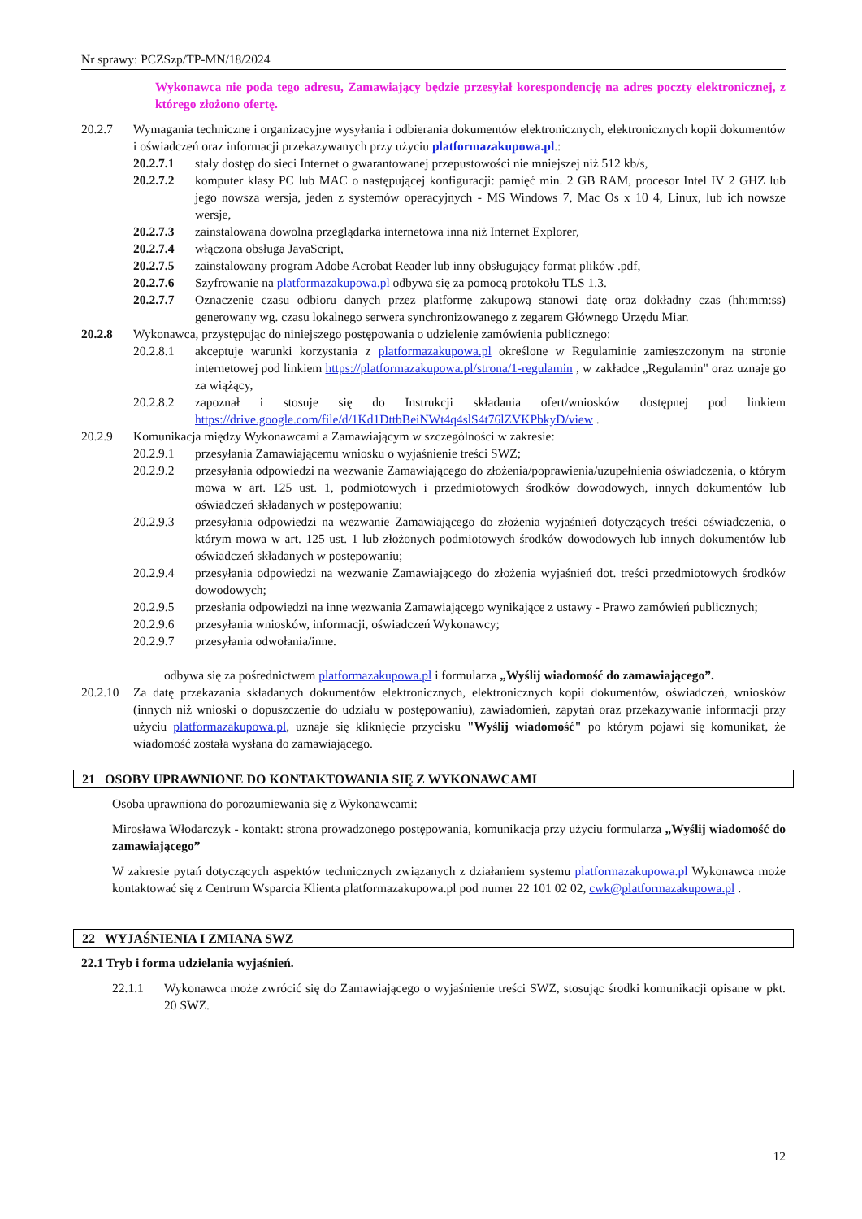Nr sprawy: PCZSzp/TP-MN/18/2024
Wykonawca nie poda tego adresu, Zamawiający będzie przesyłał korespondencję na adres poczty elektronicznej, z którego złożono ofertę.
20.2.7 Wymagania techniczne i organizacyjne wysyłania i odbierania dokumentów elektronicznych, elektronicznych kopii dokumentów i oświadczeń oraz informacji przekazywanych przy użyciu platformazakupowa.pl.:
20.2.7.1 stały dostęp do sieci Internet o gwarantowanej przepustowości nie mniejszej niż 512 kb/s,
20.2.7.2 komputer klasy PC lub MAC o następującej konfiguracji: pamięć min. 2 GB RAM, procesor Intel IV 2 GHZ lub jego nowsza wersja, jeden z systemów operacyjnych - MS Windows 7, Mac Os x 10 4, Linux, lub ich nowsze wersje,
20.2.7.3 zainstalowana dowolna przeglądarka internetowa inna niż Internet Explorer,
20.2.7.4 włączona obsługa JavaScript,
20.2.7.5 zainstalowany program Adobe Acrobat Reader lub inny obsługujący format plików .pdf,
20.2.7.6 Szyfrowanie na platformazakupowa.pl odbywa się za pomocą protokołu TLS 1.3.
20.2.7.7 Oznaczenie czasu odbioru danych przez platformę zakupową stanowi datę oraz dokładny czas (hh:mm:ss) generowany wg. czasu lokalnego serwera synchronizowanego z zegarem Głównego Urzędu Miar.
20.2.8 Wykonawca, przystępując do niniejszego postępowania o udzielenie zamówienia publicznego:
20.2.8.1 akceptuje warunki korzystania z platformazakupowa.pl określone w Regulaminie zamieszczonym na stronie internetowej pod linkiem https://platformazakupowa.pl/strona/1-regulamin , w zakładce „Regulamin" oraz uznaje go za wiążący,
20.2.8.2 zapoznał i stosuje się do Instrukcji składania ofert/wniosków dostępnej pod linkiem https://drive.google.com/file/d/1Kd1DttbBeiNWt4q4slS4t76lZVKPbkyD/view .
20.2.9 Komunikacja między Wykonawcami a Zamawiającym w szczególności w zakresie:
20.2.9.1 przesyłania Zamawiającemu wniosku o wyjaśnienie treści SWZ;
20.2.9.2 przesyłania odpowiedzi na wezwanie Zamawiającego do złożenia/poprawienia/uzupełnienia oświadczenia, o którym mowa w art. 125 ust. 1, podmiotowych i przedmiotowych środków dowodowych, innych dokumentów lub oświadczeń składanych w postępowaniu;
20.2.9.3 przesyłania odpowiedzi na wezwanie Zamawiającego do złożenia wyjaśnień dotyczących treści oświadczenia, o którym mowa w art. 125 ust. 1 lub złożonych podmiotowych środków dowodowych lub innych dokumentów lub oświadczeń składanych w postępowaniu;
20.2.9.4 przesyłania odpowiedzi na wezwanie Zamawiającego do złożenia wyjaśnień dot. treści przedmiotowych środków dowodowych;
20.2.9.5 przesłania odpowiedzi na inne wezwania Zamawiającego wynikające z ustawy - Prawo zamówień publicznych;
20.2.9.6 przesyłania wniosków, informacji, oświadczeń Wykonawcy;
20.2.9.7 przesyłania odwołania/inne.
odbywa się za pośrednictwem platformazakupowa.pl i formularza „Wyślij wiadomość do zamawiającego”.
20.2.10
Za datę przekazania składanych dokumentów elektronicznych, elektronicznych kopii dokumentów, oświadczeń, wniosków (innych niż wnioski o dopuszczenie do udziału w postępowaniu), zawiadomień, zapytań oraz przekazywanie informacji przy użyciu platformazakupowa.pl, uznaje się kliknięcie przycisku "Wyślij wiadomość" po którym pojawi się komunikat, że wiadomość została wysłana do zamawiającego.
21 OSOBY UPRAWNIONE DO KONTAKTOWANIA SIĘ Z WYKONAWCAMI
Osoba uprawniona do porozumiewania się z Wykonawcami:
Mirosława Włodarczyk - kontakt: strona prowadzonego postępowania, komunikacja przy użyciu formularza „Wyślij wiadomość do zamawiającego”
W zakresie pytań dotyczących aspektów technicznych związanych z działaniem systemu platformazakupowa.pl Wykonawca może kontaktować się z Centrum Wsparcia Klienta platformazakupowa.pl pod numer 22 101 02 02, cwk@platformazakupowa.pl .
22 WYJAŚNIENIA I ZMIANA SWZ
22.1 Tryb i forma udzielania wyjaśnień.
22.1.1 Wykonawca może zwrócić się do Zamawiającego o wyjaśnienie treści SWZ, stosując środki komunikacji opisane w pkt. 20 SWZ.
12